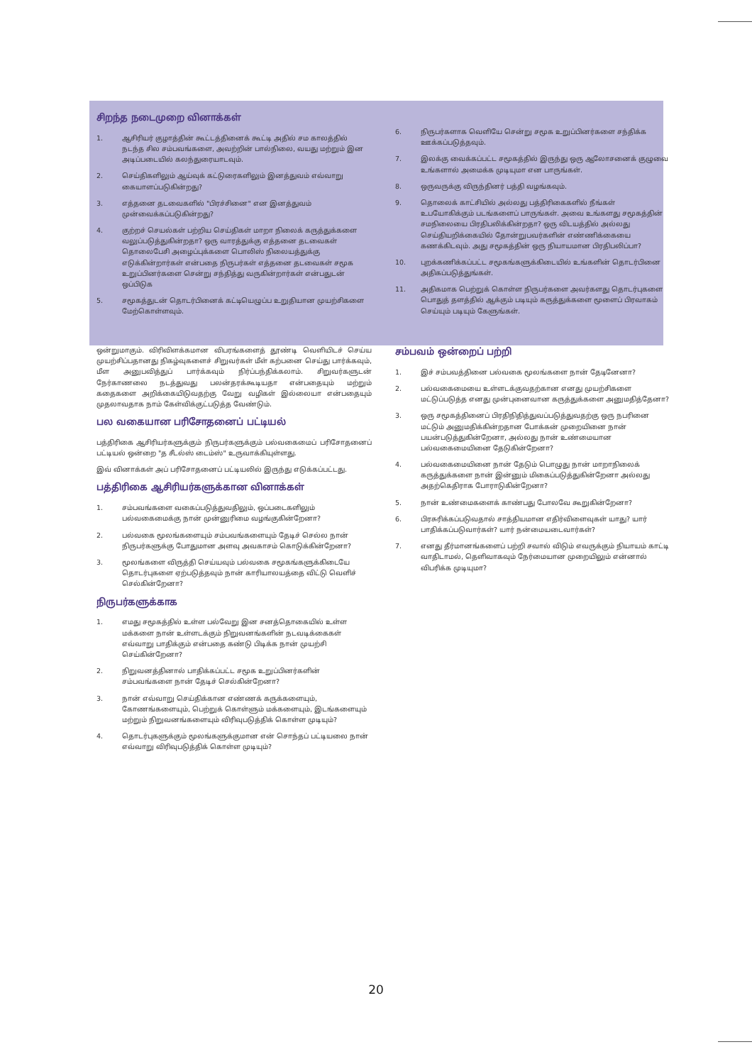சிறந்த நடைமுறை வினாக்கள்
1. ஆசிரியர் குழாத்தின் கூட்டத்தினைக் கூட்டி அதில் சம காலத்தில் நடந்த சில சம்பவங்களை, அவற்றின் பால்நிலை, வயது மற்றும் இன அடிப்படையில் கலந்துரையாடவும்.
2. செய்திகளிலும் ஆய்வுக் கட்டுரைகளிலும் இனத்துவம் எவ்வாறு கையாளப்படுகின்றது?
3. எத்தனை தடவைகளில் "பிரச்சினை" என இனத்துவம் முன்வைக்கப்படுகின்றது?
4. குற்றச் செயல்கள் பற்றிய செய்திகள் மாறா நிலைக் கருத்துக்களை வலுப்படுத்துகின்றதா? ஒரு வாரத்துக்கு எத்தனை தடவைகள் தொலைபேசி அழைப்புக்களை பொலிஸ் நிலையத்துக்கு எடுக்கின்றார்கள் என்பதை நிருபர்கள் எத்தனை தடவைகள் சமூக உறுப்பினர்களை சென்று சந்தித்து வருகின்றார்கள் என்பதுடன் ஒப்பிடுக
5. சமூகத்துடன் தொடர்பினைக் கட்டியெழுப்ப உறுதியான முயற்சிகளை மேற்கொள்ளவும்.
ஒன்றுமாகும். விரிவிளக்கமான விபரங்களைத் தூண்டி வெளியிடச் செய்ய முயற்சிப்பதானது நிகழ்வுகளைச் சிறுவர்கள் மீள் கற்பனை செய்து பார்க்கவும், மீள அனுபவித்துப் பார்க்கவும் நிர்ப்பந்திக்கலாம். சிறுவர்களுடன் நேர்காணலை நடத்துவது பலன்தரக்கூடியதா என்பதையும் மற்றும் கதைகளை அறிக்கையிடுவதற்கு வேறு வழிகள் இல்லையா என்பதையும் முதலாவதாக நாம் கேள்விக்குட்படுத்த வேண்டும்.
பல வகையான பரிசோதனைப் பட்டியல்
பத்திரிகை ஆசிரியர்களுக்கும் நிருபர்களுக்கும் பல்வகைமைப் பரிசோதனைப் பட்டியல் ஒன்றை "த சீடல்ஸ் டைம்ஸ்" உருவாக்கியுள்ளது.
இவ் வினாக்கள் அப் பரிசோதனைப் பட்டியலில் இருந்து எடுக்கப்பட்டது.
பத்திரிகை ஆசிரியர்களுக்கான வினாக்கள்
1. சம்பவங்களை வகைப்படுத்துவதிலும், ஒப்படைகளிலும் பல்வகைமைக்கு நான் முன்னுரிமை வழங்குகின்றேனா?
2. பல்வகை மூலங்களையும் சம்பவங்களையும் தேடிச் செல்ல நான் நிருபர்களுக்கு போதுமான அளவு அவகாசம் கொடுக்கின்றேனா?
3. மூலங்களை விருத்தி செய்யவும் பல்வகை சமூகங்களுக்கிடையே தொடர்புகளை ஏற்படுத்தவும் நான் காரியாலயத்தை விட்டு வெளிச் செல்கின்றேனா?
நிருபர்களுக்காக
1. எமது சமூகத்தில் உள்ள பல்வேறு இன சனத்தொகையில் உள்ள மக்களை நான் உள்ளடக்கும் நிறுவனங்களின் நடவடிக்கைகள் எவ்வாறு பாதிக்கும் என்பதை கண்டு பிடிக்க நான் முயற்சி செய்கின்றேனா?
2. நிறுவனத்தினால் பாதிக்கப்பட்ட சமூக உறுப்பினர்களின் சம்பவங்களை நான் தேடிச் செல்கின்றேனா?
3. நான் எவ்வாறு செய்திக்கான எண்ணக் கருக்களையும், கோணங்களையும், பெற்றுக் கொள்ளும் மக்களையும், இடங்களையும் மற்றும் நிறுவனங்களையும் விரிவுபடுத்திக் கொள்ள முடியும்?
4. தொடர்புகளுக்கும் மூலங்களுக்குமான என் சொந்தப் பட்டியலை நான் எவ்வாறு விரிவுபடுத்திக் கொள்ள முடியும்?
6. நிருபர்களாக வெளியே சென்று சமூக உறுப்பினர்களை சந்திக்க ஊக்கப்படுத்தவும்.
7. இலக்கு வைக்கப்பட்ட சமூகத்தில் இருந்து ஒரு ஆலோசனைக் குழுவை உங்களால் அமைக்க முடியுமா என பாருங்கள்.
8. ஒருவருக்கு விருந்தினர் பத்தி வழங்கவும்.
9. தொலைக் காட்சியில் அல்லது பத்திரிகைகளில் நீங்கள் உபயோகிக்கும் படங்களைப் பாருங்கள். அவை உங்களது சமூகத்தின் சமநிலையை பிரதிபலிக்கின்றதா? ஒரு விடயத்தில் அல்லது செய்தியறிக்கையில் தோன்றுபவர்களின் எண்ணிக்கையை கணக்கிடவும். அது சமூகத்தின் ஒரு நியாயமான பிரதிபலிப்பா?
10. புறக்கணிக்கப்பட்ட சமூகங்களுக்கிடையில் உங்களின் தொடர்பினை அதிகப்படுத்துங்கள்.
11. அதிகமாக பெற்றுக் கொள்ள நிருபர்களை அவர்களது தொடர்புகளை பொதுத் தளத்தில் ஆக்கும் படியும் கருத்துக்களை மூளைப் பிரவாகம் செய்யும் படியும் கேளுங்கள்.
சம்பவம் ஒன்றைப் பற்றி
1. இச் சம்பவத்தினை பல்வகை மூலங்களை நான் தேடினேனா?
2. பல்வகைமையை உள்ளடக்குவதற்கான எனது முயற்சிகளை மட்டுப்படுத்த எனது முன்புனைவான கருத்துக்களை அனுமதித்தேனா?
3. ஒரு சமூகத்தினைப் பிரதிநிதித்துவப்படுத்துவதற்கு ஒரு நபரினை மட்டும் அனுமதிக்கின்றதான போக்கன் முறையினை நான் பயன்படுத்துகின்றேனா, அல்லது நான் உண்மையான பல்வகைமையினை தேடுகின்றேனா?
4. பல்வகைமையினை நான் தேடும் பொழுது நான் மாறாநிலைக் கருத்துக்களை நான் இன்னும் மிகைப்படுத்துகின்றேனா அல்லது அதற்கெதிராக போராடுகின்றேனா?
5. நான் உண்மைகளைக் காண்பது போலவே கூறுகின்றேனா?
6. பிரசுரிக்கப்படுவதால் சாத்தியமான எதிர்விளைவுகள் யாது? யார் பாதிக்கப்படுவார்கள்? யார் நன்மையடைவார்கள்?
7. எனது தீர்மானங்களைப் பற்றி சவால் விடும் எவருக்கும் நியாயம் காட்டி வாதிடாமல், தெளிவாகவும் நேர்மையான முறையிலும் என்னால் விபரிக்க முடியுமா?
20